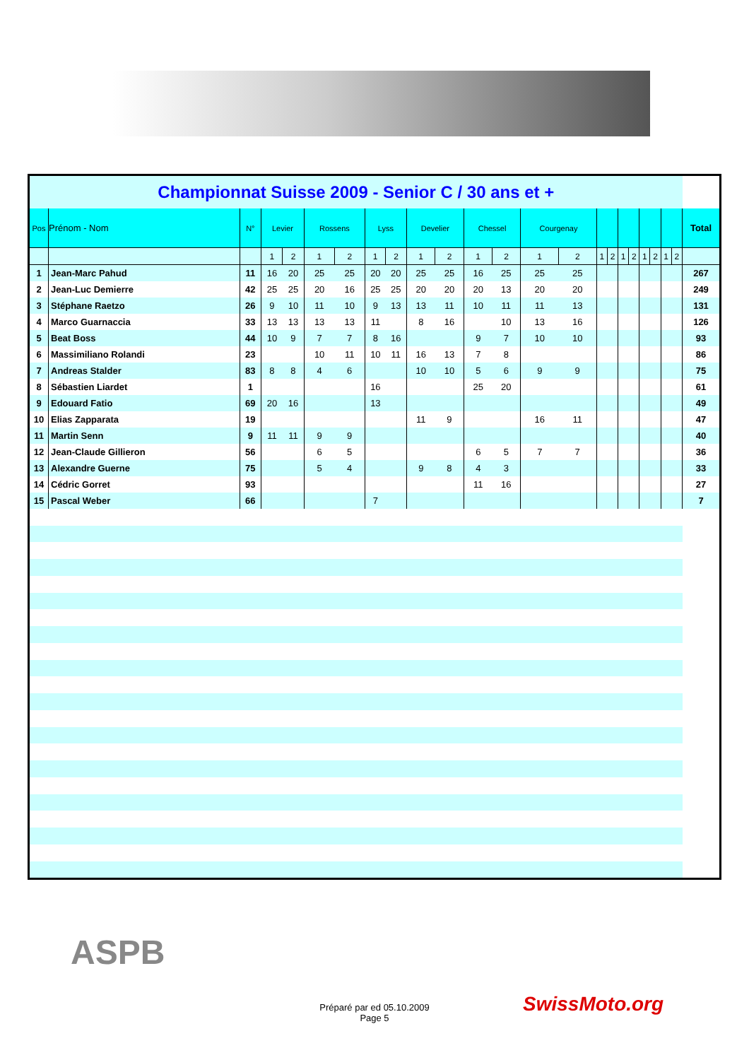| Championnat Suisse 2009 - Senior C / 30 ans et + | | | | | | | | | | | | | | | | | | | | | | | |
| Pos | Prénom - Nom | N° | Levier | | Rossens | | Lyss | | Develier | | Chessel | | Courgenay | | | | | | | | | | Total |
| | | | 1 | 2 | 1 | 2 | 1 | 2 | 1 | 2 | 1 | 2 | 1 | 2 | 1 | 2 | 1 | 2 | 1 | 2 | 1 | 2 | |
| 1 | Jean-Marc Pahud | 11 | 16 | 20 | 25 | 25 | 20 | 20 | 25 | 25 | 16 | 25 | 25 | 25 | | | | | | | | | 267 |
| 2 | Jean-Luc Demierre | 42 | 25 | 25 | 20 | 16 | 25 | 25 | 20 | 20 | 20 | 13 | 20 | 20 | | | | | | | | | 249 |
| 3 | Stéphane Raetzo | 26 | 9 | 10 | 11 | 10 | 9 | 13 | 13 | 11 | 10 | 11 | 11 | 13 | | | | | | | | | 131 |
| 4 | Marco Guarnaccia | 33 | 13 | 13 | 13 | 13 | 11 | | 8 | 16 | | 10 | 13 | 16 | | | | | | | | | 126 |
| 5 | Beat Boss | 44 | 10 | 9 | 7 | 7 | 8 | 16 | | | 9 | 7 | 10 | 10 | | | | | | | | | 93 |
| 6 | Massimiliano Rolandi | 23 | | | 10 | 11 | 10 | 11 | 16 | 13 | 7 | 8 | | | | | | | | | | | 86 |
| 7 | Andreas Stalder | 83 | 8 | 8 | 4 | 6 | | | 10 | 10 | 5 | 6 | 9 | 9 | | | | | | | | | 75 |
| 8 | Sébastien Liardet | 1 | | | | | 16 | | | | 25 | 20 | | | | | | | | | | | 61 |
| 9 | Edouard Fatio | 69 | 20 | 16 | | | 13 | | | | | | | | | | | | | | | | 49 |
| 10 | Elias Zapparata | 19 | | | | | | | 11 | 9 | | | 16 | 11 | | | | | | | | | 47 |
| 11 | Martin Senn | 9 | 11 | 11 | 9 | 9 | | | | | | | | | | | | | | | | | 40 |
| 12 | Jean-Claude Gillieron | 56 | | | 6 | 5 | | | | | 6 | 5 | 7 | 7 | | | | | | | | | 36 |
| 13 | Alexandre Guerne | 75 | | | 5 | 4 | | | 9 | 8 | 4 | 3 | | | | | | | | | | | 33 |
| 14 | Cédric Gorret | 93 | | | | | | | | | 11 | 16 | | | | | | | | | | | 27 |
| 15 | Pascal Weber | 66 | | | | | 7 | | | | | | | | | | | | | | | | 7 |
ASPB
Préparé par ed 05.10.2009
Page 5
SwissMoto.org